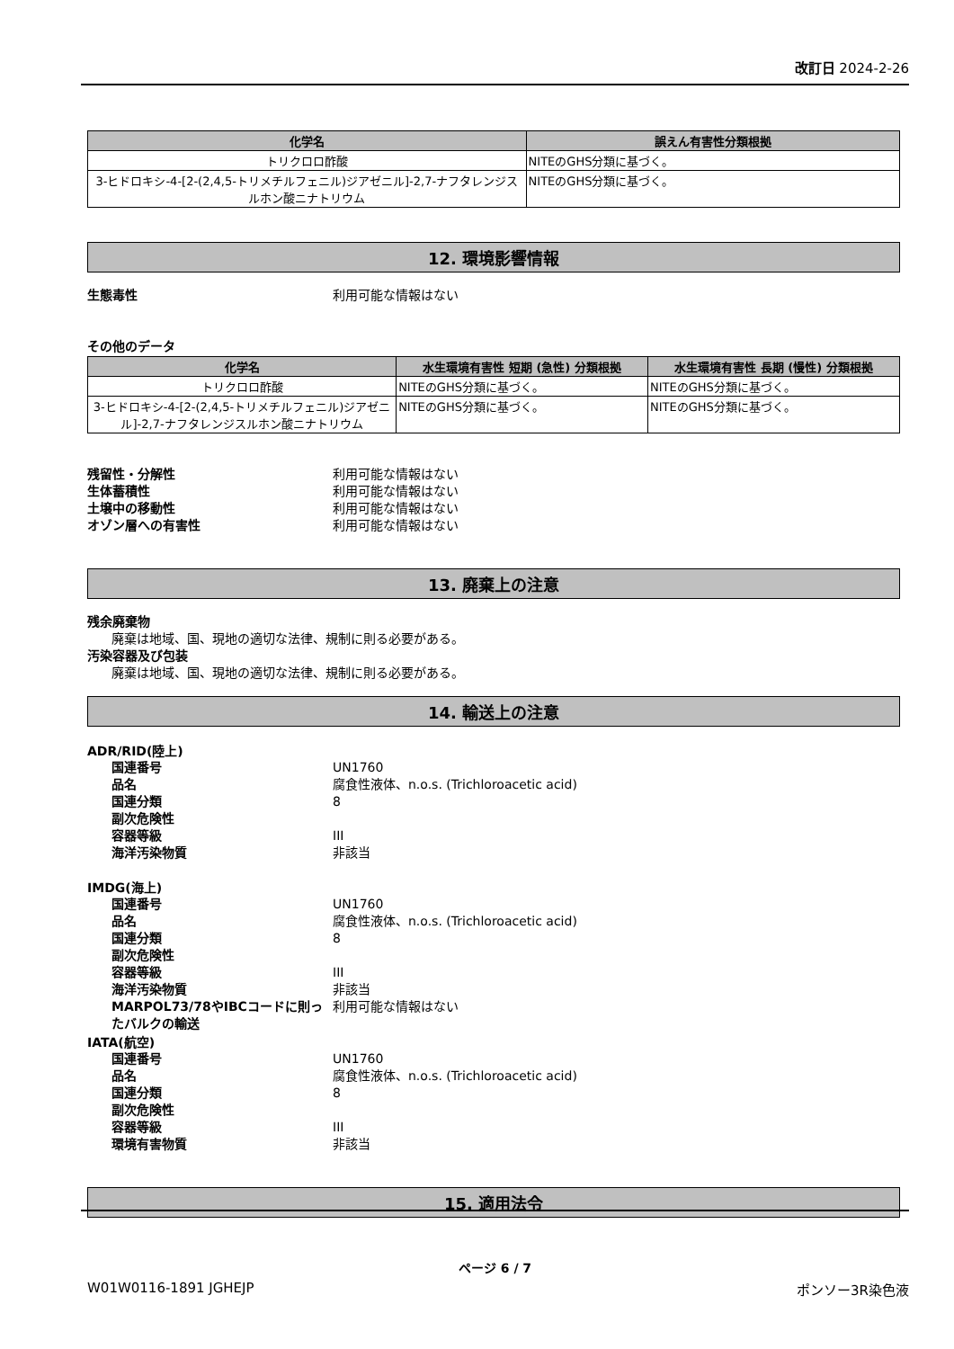改訂日 2024-2-26
| 化学名 | 誤えん有害性分類根拠 |
| --- | --- |
| トリクロロ酢酸 | NITEのGHS分類に基づく。 |
| 3-ヒドロキシ-4-[2-(2,4,5-トリメチルフェニル)ジアゼニル]-2,7-ナフタレンジスルホン酸ニナトリウム | NITEのGHS分類に基づく。 |
12. 環境影響情報
生態毒性 利用可能な情報はない
その他のデータ
| 化学名 | 水生環境有害性 短期 (急性) 分類根拠 | 水生環境有害性 長期 (慢性) 分類根拠 |
| --- | --- | --- |
| トリクロロ酢酸 | NITEのGHS分類に基づく。 | NITEのGHS分類に基づく。 |
| 3-ヒドロキシ-4-[2-(2,4,5-トリメチルフェニル)ジアゼニル]-2,7-ナフタレンジスルホン酸ニナトリウム | NITEのGHS分類に基づく。 | NITEのGHS分類に基づく。 |
残留性・分解性 利用可能な情報はない
生体蓄積性 利用可能な情報はない
土壌中の移動性 利用可能な情報はない
オゾン層への有害性 利用可能な情報はない
13. 廃棄上の注意
残余廃棄物
廃棄は地域、国、現地の適切な法律、規制に則る必要がある。
汚染容器及び包装
廃棄は地域、国、現地の適切な法律、規制に則る必要がある。
14. 輸送上の注意
ADR/RID(陸上)
国連番号 UN1760
品名 腐食性液体、n.o.s. (Trichloroacetic acid)
国連分類 8
副次危険性
容器等級 III
海洋汚染物質 非該当
IMDG(海上)
国連番号 UN1760
品名 腐食性液体、n.o.s. (Trichloroacetic acid)
国連分類 8
副次危険性
容器等級 III
海洋汚染物質 非該当
MARPOL73/78やIBCコードに則ったバルクの輸送
利用可能な情報はない
IATA(航空)
国連番号 UN1760
品名 腐食性液体、n.o.s. (Trichloroacetic acid)
国連分類 8
副次危険性
容器等級 III
環境有害物質 非該当
15. 適用法令
ページ 6 / 7
W01W0116-1891 JGHEJP ポンソー3R染色液